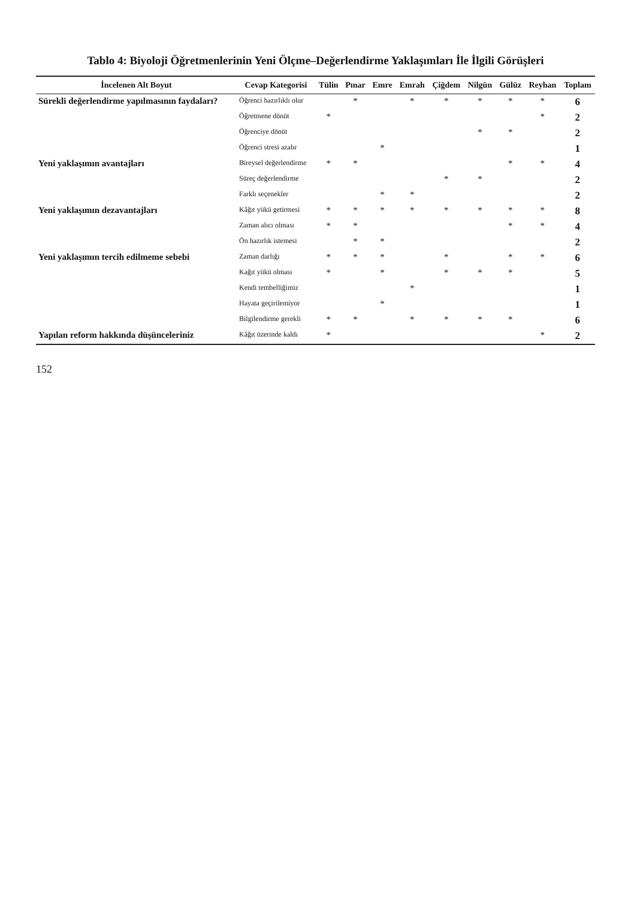Tablo 4: Biyoloji Öğretmenlerinin Yeni Ölçme–Değerlendirme Yaklaşımları İle İlgili Görüşleri
| İncelenen Alt Boyut | Cevap Kategorisi | Tülin | Pınar | Emre | Emrah | Çiğdem | Nilgün | Gülüz | Reyhan | Toplam |
| --- | --- | --- | --- | --- | --- | --- | --- | --- | --- | --- |
| Sürekli değerlendirme yapılmasının faydaları? | Öğrenci hazırlıklı olur | | * | | * | * | * | * | * | 6 |
| | Öğretmene dönüt | * | | | | | | | * | 2 |
| | Öğrenciye dönüt | | | | | | * | * | | 2 |
| | Öğrenci stresi azalır | | | * | | | | | | 1 |
| Yeni yaklaşımın avantajları | Bireysel değerlendirme | * | * | | | | | * | * | 4 |
| | Süreç değerlendirme | | | | | * | * | | | 2 |
| | Farklı seçenekler | | | * | * | | | | | 2 |
| Yeni yaklaşımın dezavantajları | Kâğıt yükü getirmesi | * | * | * | * | * | * | * | * | 8 |
| | Zaman alıcı olması | * | * | | | | | * | * | 4 |
| | Ön hazırlık istemesi | | * | * | | | | | | 2 |
| Yeni yaklaşımın tercih edilmeme sebebi | Zaman darlığı | * | * | * | | * | | * | * | 6 |
| | Kağıt yükü olması | * | | * | | * | * | * | | 5 |
| | Kendi tembelliğimiz | | | | * | | | | | 1 |
| | Hayata geçirilemiyor | | | * | | | | | | 1 |
| | Bilgilendirme gerekli | * | * | | * | * | * | * | | 6 |
| Yapılan reform hakkında düşünceleriniz | Kâğıt üzerinde kaldı | * | | | | | | | * | 2 |
152